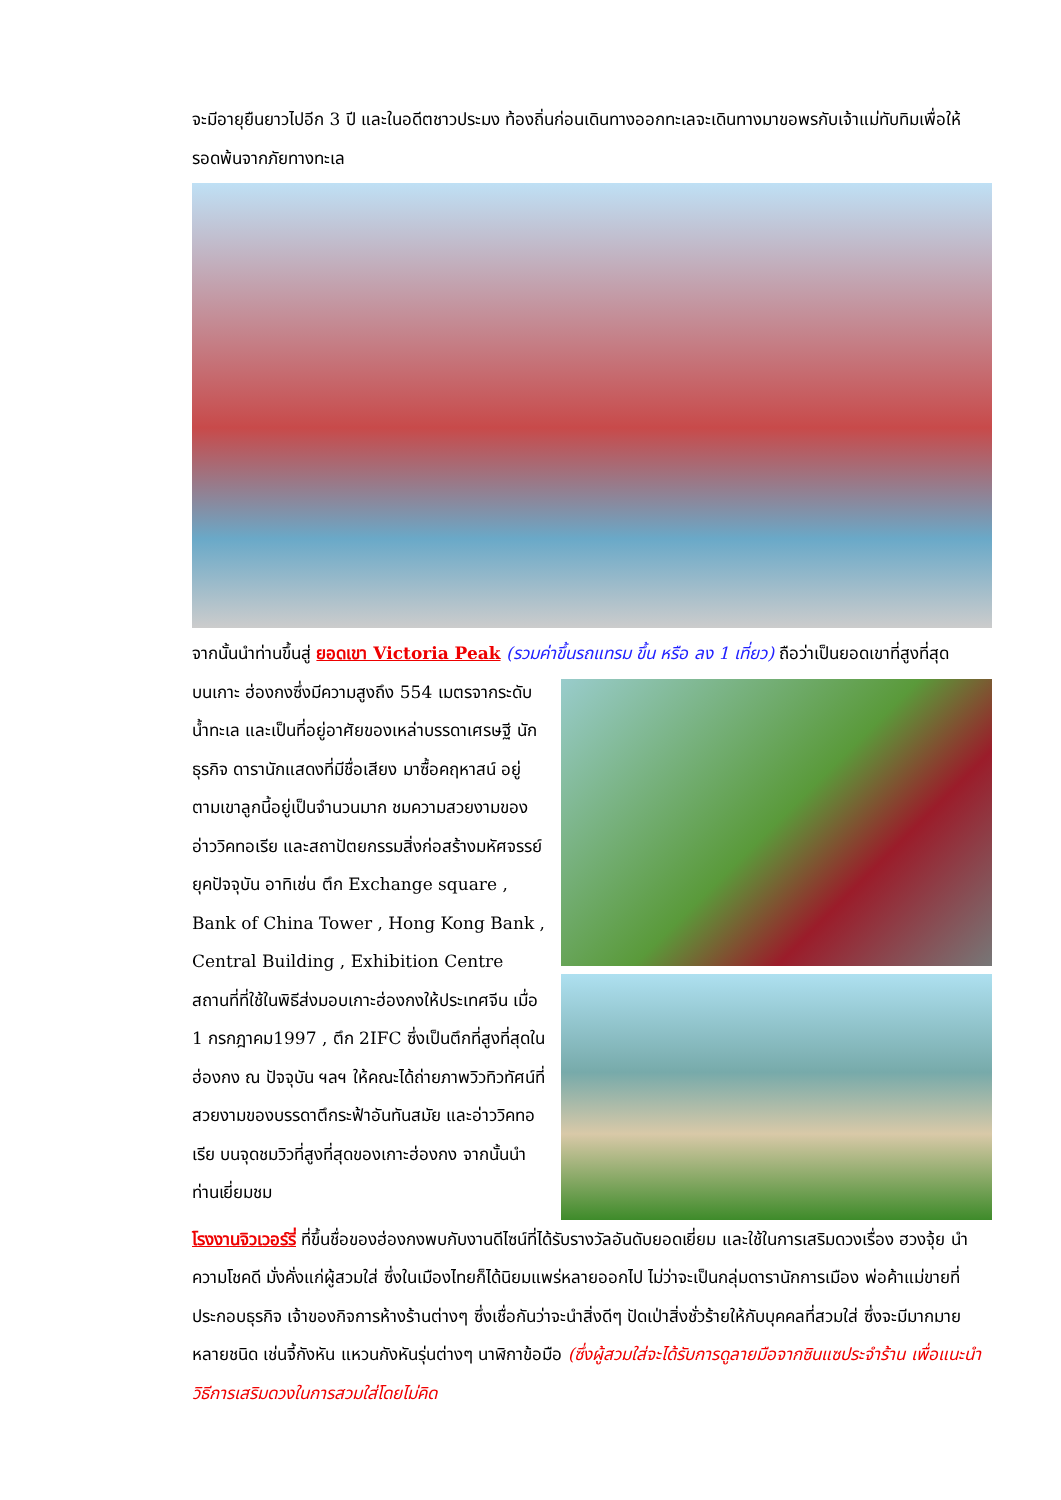จะมีอายุยืนยาวไปอีก 3 ปี และในอดีตชาวประมง ท้องถิ่นก่อนเดินทางออกทะเลจะเดินทางมาขอพรกับเจ้าแม่ทับทิมเพื่อให้รอดพ้นจากภัยทางทะเล
จากนั้นนำท่านขึ้นสู่ ยอดเขา Victoria Peak (รวมค่าขึ้นรถแทรม ขึ้น หรือ ลง 1 เที่ยว) ถือว่าเป็นยอดเขาที่สูงที่สุด
บนเกาะ ฮ่องกงซึ่งมีความสูงถึง 554 เมตรจากระดับน้ำทะเล และเป็นที่อยู่อาศัยของเหล่าบรรดาเศรษฐี นักธุรกิจ ดารานักแสดงที่มีชื่อเสียง มาซื้อคฤหาสน์ อยู่ตามเขาลูกนี้อยู่เป็นจำนวนมาก ชมความสวยงามของอ่าววิคทอเรีย และสถาปัตยกรรมสิ่งก่อสร้างมหัศจรรย์ยุคปัจจุบัน อาทิเช่น ตึก Exchange square , Bank of China Tower , Hong Kong Bank , Central Building , Exhibition Centre สถานที่ที่ใช้ในพิธีส่งมอบเกาะฮ่องกงให้ประเทศจีน เมื่อ 1 กรกฎาคม1997 , ตึก 2IFC ซึ่งเป็นตึกที่สูงที่สุดในฮ่องกง ณ ปัจจุบัน ฯลฯ ให้คณะได้ถ่ายภาพวิวทิวทัศน์ที่สวยงามของบรรดาตึกระฟ้าอันทันสมัย และอ่าววิคทอเรีย บนจุดชมวิวที่สูงที่สุดของเกาะฮ่องกง จากนั้นนำท่านเยี่ยมชม
โรงงานจิวเวอร์รี่ ที่ขึ้นชื่อของฮ่องกงพบกับงานดีไซน์ที่ได้รับรางวัลอันดับยอดเยี่ยม และใช้ในการเสริมดวงเรื่อง ฮวงจุ้ย นำความโชคดี มั่งคั่งแก่ผู้สวมใส่ ซึ่งในเมืองไทยก็ได้นิยมแพร่หลายออกไป ไม่ว่าจะเป็นกลุ่มดารานักการเมือง พ่อค้าแม่ขายที่ประกอบธุรกิจ เจ้าของกิจการห้างร้านต่างๆ ซึ่งเชื่อกันว่าจะนำสิ่งดีๆ ปัดเป่าสิ่งชั่วร้ายให้กับบุคคลที่สวมใส่ ซึ่งจะมีมากมายหลายชนิด เช่นจี้กังหัน แหวนกังหันรุ่นต่างๆ นาฬิกาข้อมือ (ซึ่งผู้สวมใส่จะได้รับการดูลายมือจากซินแซประจำร้าน เพื่อแนะนำวิธีการเสริมดวงในการสวมใส่โดยไม่คิด